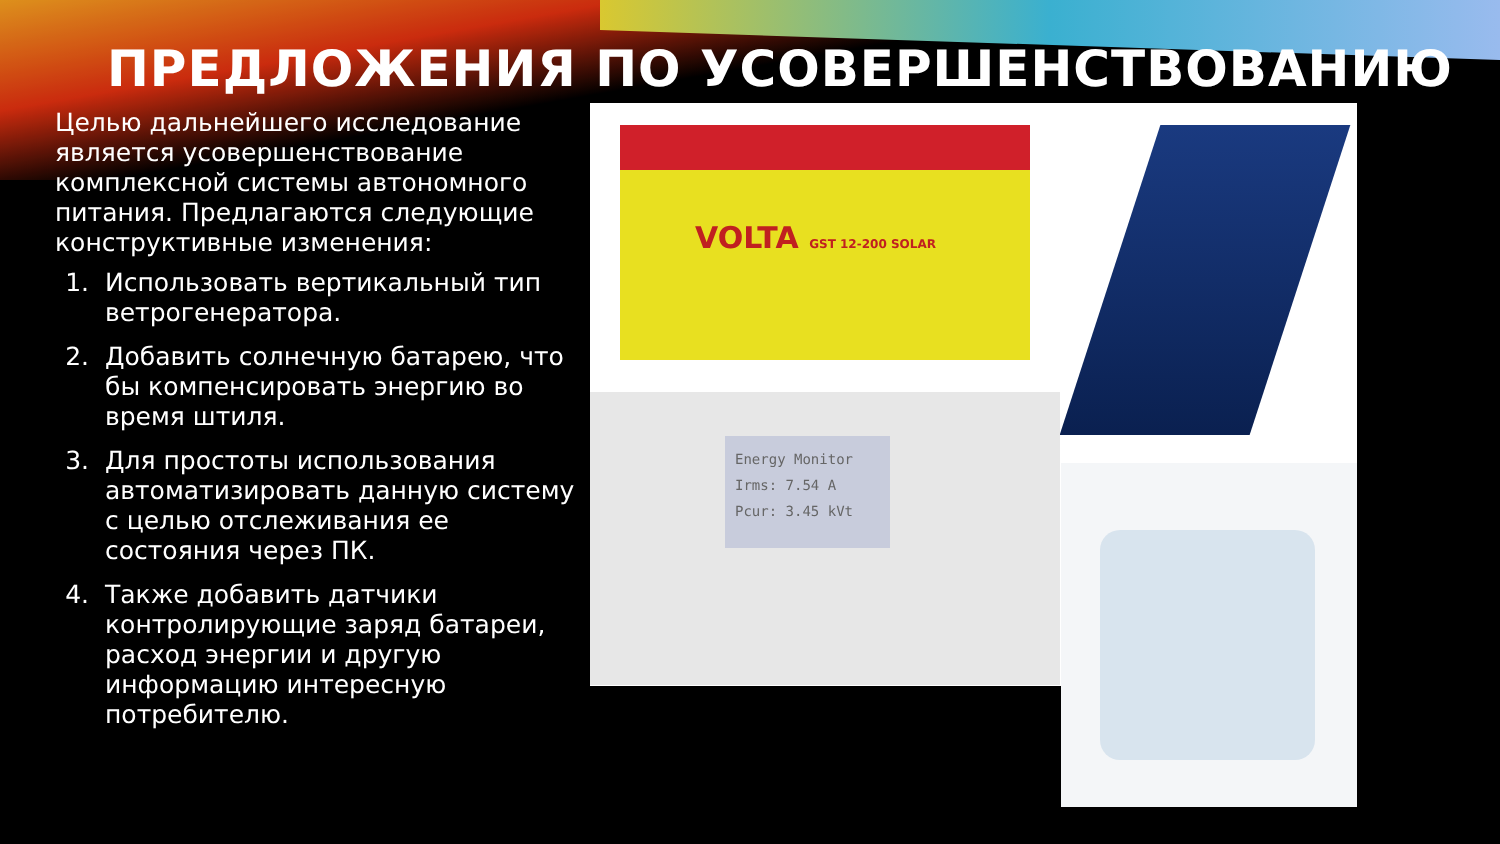ПРЕДЛОЖЕНИЯ ПО УСОВЕРШЕНСТВОВАНИЮ
Целью дальнейшего исследование является усовершенствование комплексной системы автономного питания. Предлагаются следующие конструктивные изменения:
1. Использовать вертикальный тип ветрогенератора.
2. Добавить солнечную батарею, что бы компенсировать энергию во время штиля.
3. Для простоты использования автоматизировать данную систему с целью отслеживания ее состояния через ПК.
4. Также добавить датчики контролирующие заряд батареи, расход энергии и другую информацию интересную потребителю.
VOLTA GST 12-200 SOLAR
Energy Monitor
Irms: 7.54 A
Pcur: 3.45 kVt